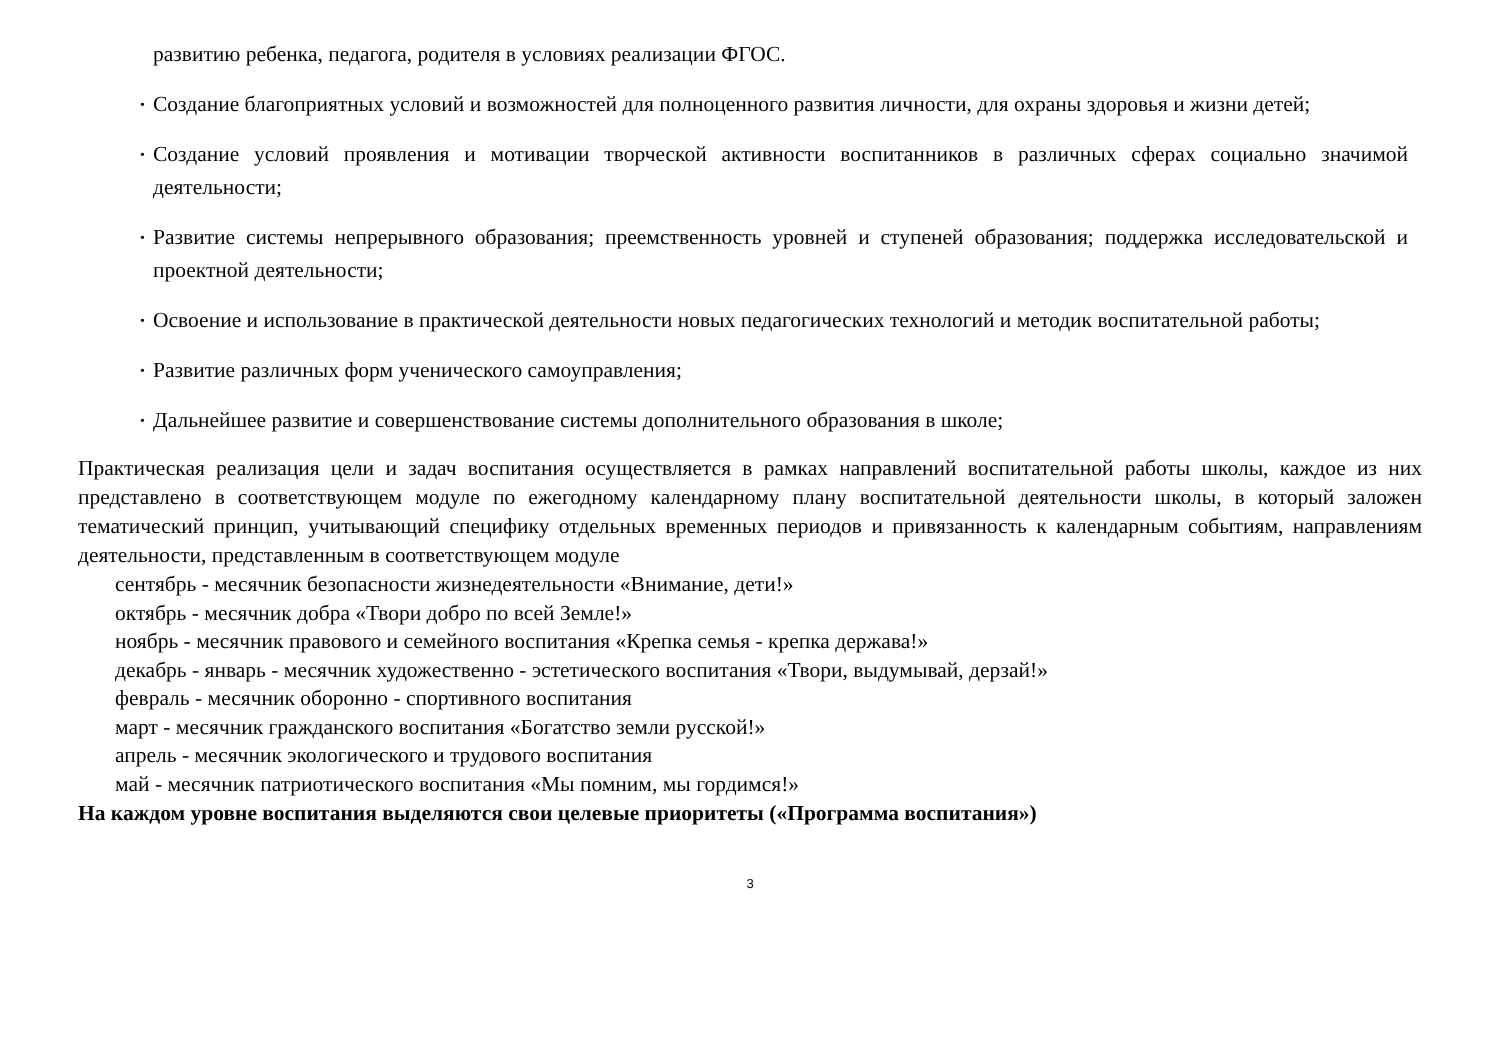развитию ребенка, педагога, родителя в условиях реализации ФГОС.
• Создание благоприятных условий и возможностей для полноценного развития личности, для охраны здоровья и жизни детей;
• Создание условий проявления и мотивации творческой активности воспитанников в различных сферах социально значимой деятельности;
• Развитие системы непрерывного образования; преемственность уровней и ступеней образования; поддержка исследовательской и проектной деятельности;
• Освоение и использование в практической деятельности новых педагогических технологий и методик воспитательной работы;
• Развитие различных форм ученического самоуправления;
• Дальнейшее развитие и совершенствование системы дополнительного образования в школе;
Практическая реализация цели и задач воспитания осуществляется в рамках направлений воспитательной работы школы, каждое из них представлено в соответствующем модуле по ежегодному календарному плану воспитательной деятельности школы, в который заложен тематический принцип, учитывающий специфику отдельных временных периодов и привязанность к календарным событиям, направлениям деятельности, представленным в соответствующем модуле
сентябрь - месячник безопасности жизнедеятельности «Внимание, дети!»
октябрь - месячник добра «Твори добро по всей Земле!»
ноябрь - месячник правового и семейного воспитания «Крепка семья - крепка держава!»
декабрь - январь - месячник художественно - эстетического воспитания «Твори, выдумывай, дерзай!»
февраль - месячник оборонно - спортивного воспитания
март - месячник гражданского воспитания «Богатство земли русской!»
апрель - месячник экологического и трудового воспитания
май - месячник патриотического воспитания «Мы помним, мы гордимся!»
На каждом уровне воспитания выделяются свои целевые приоритеты («Программа воспитания»)
3